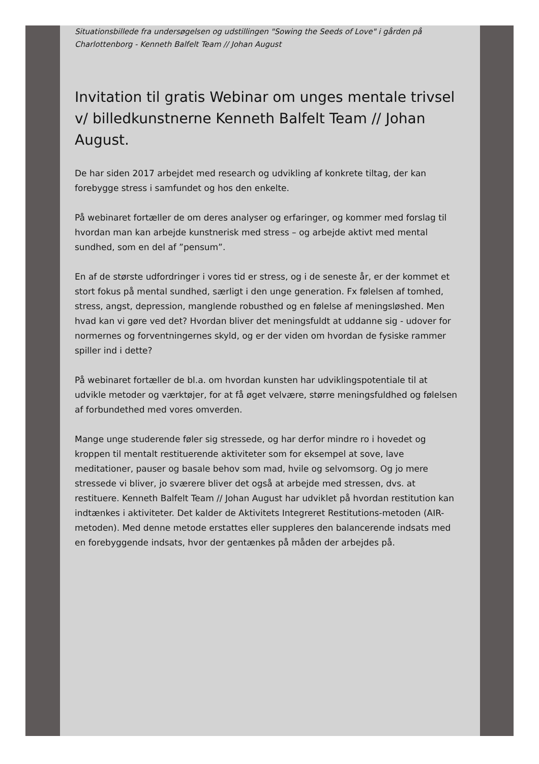Situationsbillede fra undersøgelsen og udstillingen "Sowing the Seeds of Love" i gården på Charlottenborg - Kenneth Balfelt Team // Johan August
Invitation til gratis Webinar om unges mentale trivsel v/ billedkunstnerne Kenneth Balfelt Team // Johan August.
De har siden 2017 arbejdet med research og udvikling af konkrete tiltag, der kan forebygge stress i samfundet og hos den enkelte.
På webinaret fortæller de om deres analyser og erfaringer, og kommer med forslag til hvordan man kan arbejde kunstnerisk med stress – og arbejde aktivt med mental sundhed, som en del af ”pensum”.
En af de største udfordringer i vores tid er stress, og i de seneste år, er der kommet et stort fokus på mental sundhed, særligt i den unge generation. Fx følelsen af tomhed, stress, angst, depression, manglende robusthed og en følelse af meningsløshed. Men hvad kan vi gøre ved det? Hvordan bliver det meningsfuldt at uddanne sig - udover for normernes og forventningernes skyld, og er der viden om hvordan de fysiske rammer spiller ind i dette?
På webinaret fortæller de bl.a. om hvordan kunsten har udviklingspotentiale til at udvikle metoder og værktøjer, for at få øget velvære, større meningsfuldhed og følelsen af forbundethed med vores omverden.
Mange unge studerende føler sig stressede, og har derfor mindre ro i hovedet og kroppen til mentalt restituerende aktiviteter som for eksempel at sove, lave meditationer, pauser og basale behov som mad, hvile og selvomsorg. Og jo mere stressede vi bliver, jo sværere bliver det også at arbejde med stressen, dvs. at restituere. Kenneth Balfelt Team // Johan August har udviklet på hvordan restitution kan indtænkes i aktiviteter. Det kalder de Aktivitets Integreret Restitutions-metoden (AIR-metoden). Med denne metode erstattes eller suppleres den balancerende indsats med en forebyggende indsats, hvor der gentænkes på måden der arbejdes på.